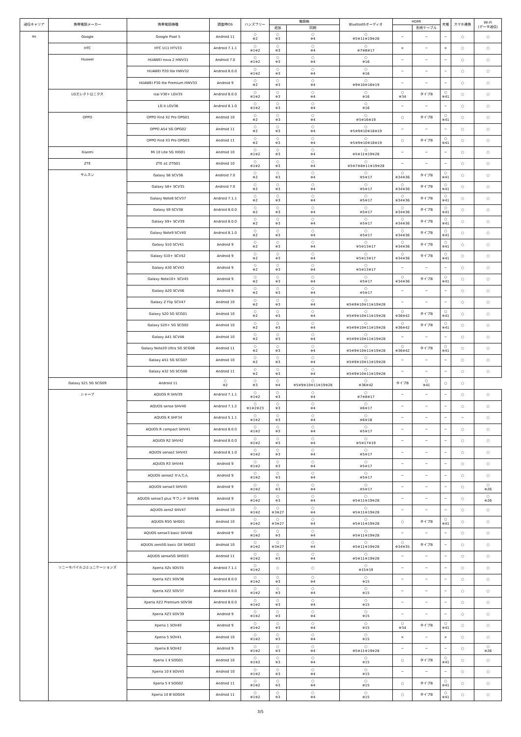| 通信キャリア | 携帯電話メーカー | 携帯電話機種 | 調査時OS | ハンズフリー | 電話帳 | | Bluetoothオーディオ | HDMI | | 充電 | スマホ連携 | Wi-Fi (データ通信) |
| --- | --- | --- | --- | --- | --- | --- | --- | --- | --- | --- | --- | --- |
| | | | | | 追加 | 同期 | | | 別売ケーブル | | | |
| au | Google | Google Pixel 5 | Android 11 | ○ ※2 | ○ ※3 | ○ ※4 | ○ ※5※11※19※28 | − | − | − | ○ | ○ |
| | HTC | HTC U11 HTV33 | Android 7.1.1 | ○ ※1※2 | ○ ※3 | ○ ※4 | ○ ※7※8※17 | × | − | × | ○ | ○ |
| | Huawei | HUAWEI nova 2 HWV31 | Android 7.0 | ○ ※1※2 | ○ ※3 | ○ ※4 | ○ ※16 | − | − | − | ○ | ○ |
| | | HUAWEI P20 lite HWV32 | Android 8.0.0 | ○ ※1※2 | ○ ※3 | ○ ※4 | ○ ※16 | − | − | − | ○ | ○ |
| | | HUAWEI P30 lite Premium HWV33 | Android 9 | ○ ※2 | ○ ※3 | ○ ※4 | ○ ※9※10※16※19 | − | − | − | ○ | ○ |
| | LGエレクトロニクス | isai V30+ LGV35 | Android 8.0.0 | ○ ※1※2 | ○ ※3 | ○ ※4 | ○ ※16 | ○ ※34 | タイプB | ○ ※41 | ○ | ○ |
| | | LG it LGV36 | Android 8.1.0 | ○ ※1※2 | ○ ※3 | ○ ※4 | ○ ※16 | − | − | − | ○ | ○ |
| | OPPO | OPPO Find X2 Pro OPG01 | Android 10 | ○ ※2 | ○ ※3 | ○ ※4 | ○ ※5※16※19 | ○ | タイプB | ○ ※41 | ○ | ○ |
| | | OPPO A54 5G OPG02 | Android 11 | ○ ※2 | ○ ※3 | ○ ※4 | ○ ※5※9※10※16※19 | − | − | − | ○ | ○ |
| | | OPPO Find X3 Pro OPG03 | Android 11 | ○ ※2 | ○ ※3 | ○ ※4 | ○ ※5※9※10※16※19 | ○ | タイプB | ○ ※41 | ○ | ○ |
| | Xiaomi | Mi 10 Lite 5G XIG01 | Android 10 | ○ ※1※2 | ○ ※3 | ○ ※4 | ○ ※5※11※19※28 | − | − | − | ○ | ○ |
| | ZTE | ZTE a1 ZTG01 | Android 10 | ○ ※1※2 | ○ ※3 | ○ ※4 | ○ ※5※7※8※11※19※28 | − | − | − | ○ | ○ |
| | サムスン | Galaxy S8 SCV36 | Android 7.0 | ○ ※2 | ○ ※3 | ○ ※4 | ○ ※5※17 | ○ ※34※36 | タイプB | ○ ※41 | ○ | ○ |
| | | Galaxy S8+ SCV35 | Android 7.0 | ○ ※2 | ○ ※3 | ○ ※4 | ○ ※5※17 | ○ ※34※36 | タイプB | ○ ※41 | ○ | ○ |
| | | Galaxy Note8 SCV37 | Android 7.1.1 | ○ ※2 | ○ ※3 | ○ ※4 | ○ ※5※17 | ○ ※34※36 | タイプB | ○ ※41 | ○ | ○ |
| | | Galaxy S9 SCV38 | Android 8.0.0 | ○ ※2 | ○ ※3 | ○ ※4 | ○ ※5※17 | ○ ※34※36 | タイプB | ○ ※41 | ○ | ○ |
| | | Galaxy S9+ SCV39 | Android 8.0.0 | ○ ※2 | ○ ※3 | ○ ※4 | ○ ※5※17 | ○ ※34※36 | タイプB | ○ ※41 | ○ | ○ |
| | | Galaxy Note9 SCV40 | Android 8.1.0 | ○ ※2 | ○ ※3 | ○ ※4 | ○ ※5※17 | ○ ※34※36 | タイプB | ○ ※41 | ○ | ○ |
| | | Galaxy S10 SCV41 | Android 9 | ○ ※2 | ○ ※3 | ○ ※4 | ○ ※5※13※17 | ○ ※34※36 | タイプB | ○ ※41 | ○ | ○ |
| | | Galaxy S10+ SCV42 | Android 9 | ○ ※2 | ○ ※3 | ○ ※4 | ○ ※5※13※17 | ○ ※34※36 | タイプB | ○ ※41 | ○ | ○ |
| | | Galaxy A30 SCV43 | Android 9 | ○ ※2 | ○ ※3 | ○ ※4 | ○ ※5※13※17 | − | − | − | ○ | ○ |
| | | Galaxy Note10+ SCV45 | Android 9 | ○ ※2 | ○ ※3 | ○ ※4 | ○ ※5※17 | ○ ※34※36 | タイプB | ○ ※41 | ○ | ○ |
| | | Galaxy A20 SCV46 | Android 9 | ○ ※2 | ○ ※3 | ○ ※4 | ○ ※5※17 | − | − | − | ○ | ○ |
| | | Galaxy Z Flip SCV47 | Android 10 | ○ ※2 | ○ ※3 | ○ ※4 | ○ ※5※9※10※11※19※28 | − | − | − | ○ | ○ |
| | | Galaxy S20 5G SCG01 | Android 10 | ○ ※2 | ○ ※3 | ○ ※4 | ○ ※5※9※10※11※19※28 | ○ ※36※42 | タイプB | ○ ※41 | ○ | ○ |
| | | Galaxy S20+ 5G SCG02 | Android 10 | ○ ※2 | ○ ※3 | ○ ※4 | ○ ※5※9※10※11※19※28 | ○ ※36※42 | タイプB | ○ ※41 | ○ | ○ |
| | | Galaxy A41 SCV48 | Android 10 | ○ ※2 | ○ ※3 | ○ ※4 | ○ ※5※9※10※11※19※28 | − | − | − | ○ | ○ |
| | | Galaxy Note20 Ultra 5G SCG06 | Android 11 | ○ ※2 | ○ ※3 | ○ ※4 | ○ ※5※9※10※11※19※28 | ○ ※36※42 | タイプB | ○ ※41 | ○ | ○ |
| | | Galaxy A51 5G SCG07 | Android 10 | ○ ※2 | ○ ※3 | ○ ※4 | ○ ※5※9※10※11※19※28 | − | − | − | ○ | ○ |
| | | Galaxy A32 5G SCG08 | Android 11 | ○ ※2 | ○ ※3 | ○ ※4 | ○ ※5※9※10※11※19※28 | − | − | − | ○ | ○ |
| | Galaxy S21 5G SCG09 | Android 11 | ○ ※2 | ○ ※3 | ○ ※4 | ○ ※5※9※10※11※19※28 | ○ ※36※42 | タイプB | ○ ※41 | ○ | ○ | |
| | シャープ | AQUOS R SHV39 | Android 7.1.1 | ○ ※1※2 | ○ ※3 | ○ ※4 | ○ ※7※8※17 | − | − | − | ○ | ○ |
| | | AQUOS sense SHV40 | Android 7.1.2 | ○ ※1※2※23 | ○ ※3 | ○ ※4 | ○ ※6※17 | − | − | − | ○ | ○ |
| | | AQUOS K SHF34 | Android 5.1.1 | ○ ※1※2 | ○ ※3 | ○ ※4 | ○ ※6※18 | − | − | − | − | ○ |
| | | AQUOS R compact SHV41 | Android 8.0.0 | ○ ※1※2 | ○ ※3 | ○ ※4 | ○ ※5※17 | − | − | − | ○ | ○ |
| | | AQUOS R2 SHV42 | Android 8.0.0 | ○ ※1※2 | ○ ※3 | ○ ※4 | ○ ※5※17※19 | − | − | − | ○ | ○ |
| | | AQUOS sense2 SHV43 | Android 8.1.0 | ○ ※1※2 | ○ ※3 | ○ ※4 | ○ ※5※17 | − | − | − | ○ | ○ |
| | | AQUOS R3 SHV44 | Android 9 | ○ ※1※2 | ○ ※3 | ○ ※4 | ○ ※5※17 | − | − | − | ○ | ○ |
| | | AQUOS sense2 かんたん | Android 9 | ○ ※1※2 | ○ ※3 | ○ ※4 | ○ ※5※17 | − | − | − | ○ | ○ |
| | | AQUOS sense3 SHV45 | Android 9 | ○ ※1※2 | ○ ※3 | ○ ※4 | ○ ※5※17 | − | − | − | ○ | ○ ※26 |
| | | AQUOS sense3 plus サウンド SHV46 | Android 9 | ○ ※1※2 | ○ ※3 | ○ ※4 | ○ ※5※11※19※28 | − | − | − | ○ | ○ ※26 |
| | | AQUOS zero2 SHV47 | Android 10 | ○ ※1※2 | ○ ※3※27 | ○ ※4 | ○ ※5※11※19※28 | − | − | − | ○ | ○ |
| | | AQUOS R5G SHG01 | Android 10 | ○ ※1※2 | ○ ※3※27 | ○ ※4 | ○ ※5※11※19※28 | ○ | タイプB | ○ ※41 | ○ | ○ |
| | | AQUOS sense3 basic SHV48 | Android 9 | ○ ※1※2 | ○ ※3 | ○ ※4 | ○ ※5※11※19※28 | − | − | − | ○ | ○ |
| | | AQUOS zero5G basic DX SHG02 | Android 10 | ○ ※1※2 | ○ ※3※27 | ○ ※4 | ○ ※5※11※19※28 | ○ ※34※35 | タイプB | − | ○ | ○ |
| | | AQUOS sense5G SHG03 | Android 11 | ○ ※1※2 | ○ ※3 | ○ ※4 | ○ ※5※11※19※28 | − | − | − | ○ | ○ |
| | ソニーモバイルコミュニケーションズ | Xperia XZs SOV35 | Android 7.1.1 | ○ ※1※2 | ○ | ○ | ○ ※15※19 | − | − | − | ○ | ○ |
| | | Xperia XZ1 SOV36 | Android 8.0.0 | ○ ※1※2 | ○ ※3 | ○ ※4 | ○ ※15 | − | − | − | ○ | ○ |
| | | Xperia XZ2 SOV37 | Android 8.0.0 | ○ ※1※2 | ○ ※3 | ○ ※4 | ○ ※15 | − | − | − | ○ | ○ |
| | | Xperia XZ2 Premium SOV38 | Android 8.0.0 | ○ ※1※2 | ○ ※3 | ○ ※4 | ○ ※15 | − | − | − | ○ | ○ |
| | | Xperia XZ3 SOV39 | Android 9 | ○ ※1※2 | ○ ※3 | ○ ※4 | ○ ※15 | − | − | − | ○ | ○ |
| | | Xperia 1 SOV40 | Android 9 | ○ ※1※2 | ○ ※3 | ○ ※4 | ○ ※15 | ○ ※34 | タイプB | ○ ※41 | ○ | ○ |
| | | Xperia 5 SOV41 | Android 10 | ○ ※1※2 | ○ ※3 | ○ ※4 | ○ ※15 | × | − | × | ○ | ○ |
| | | Xperia 8 SOV42 | Android 9 | ○ ※1※2 | ○ ※3 | ○ ※4 | ○ ※5※11※19※28 | − | − | − | ○ | ○ ※26 |
| | | Xperia 1 Ⅱ SOG01 | Android 10 | ○ ※1※2 | ○ ※3 | ○ ※4 | ○ ※15 | ○ | タイプB | ○ ※41 | ○ | ○ |
| | | Xperia 10 Ⅱ SOV43 | Android 10 | ○ ※1※2 | ○ ※3 | ○ ※4 | ○ ※15 | − | − | − | ○ | ○ |
| | | Xperia 5 Ⅱ SOG02 | Android 11 | ○ ※1※2 | ○ ※3 | ○ ※4 | ○ ※15 | ○ | タイプB | ○ ※41 | ○ | ○ |
| | | Xperia 10 Ⅲ SOG04 | Android 11 | ○ ※1※2 | ○ ※3 | ○ ※4 | ○ ※15 | ○ | タイプB | ○ ※41 | ○ | ○ |
3/5